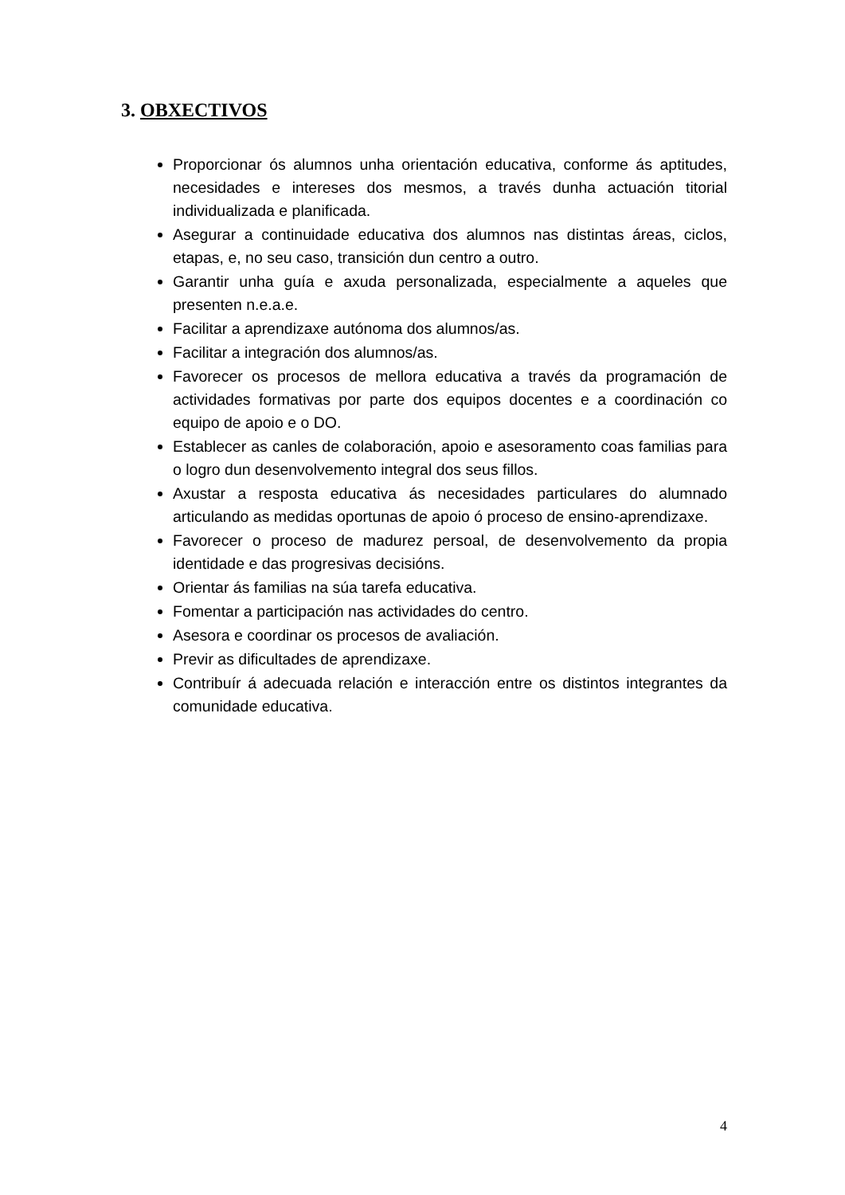3. OBXECTIVOS
Proporcionar ós alumnos unha orientación educativa, conforme ás aptitudes, necesidades e intereses dos mesmos, a través dunha actuación titorial individualizada e planificada.
Asegurar a continuidade educativa dos alumnos nas distintas áreas, ciclos, etapas, e, no seu caso, transición dun centro a outro.
Garantir unha guía e axuda personalizada, especialmente a aqueles que presenten n.e.a.e.
Facilitar a aprendizaxe autónoma dos alumnos/as.
Facilitar a integración dos alumnos/as.
Favorecer os procesos de mellora educativa a través da programación de actividades formativas por parte dos equipos docentes e a coordinación co equipo de apoio e o DO.
Establecer as canles de colaboración, apoio e asesoramento coas familias para o logro dun desenvolvemento integral dos seus fillos.
Axustar a resposta educativa ás necesidades particulares do alumnado articulando as medidas oportunas de apoio ó proceso de ensino-aprendizaxe.
Favorecer o proceso de madurez persoal, de desenvolvemento da propia identidade e das progresivas decisións.
Orientar ás familias na súa tarefa educativa.
Fomentar a participación nas actividades do centro.
Asesora e coordinar os procesos de avaliación.
Previr as dificultades de aprendizaxe.
Contribuír á adecuada relación e interacción entre os distintos integrantes da comunidade educativa.
4